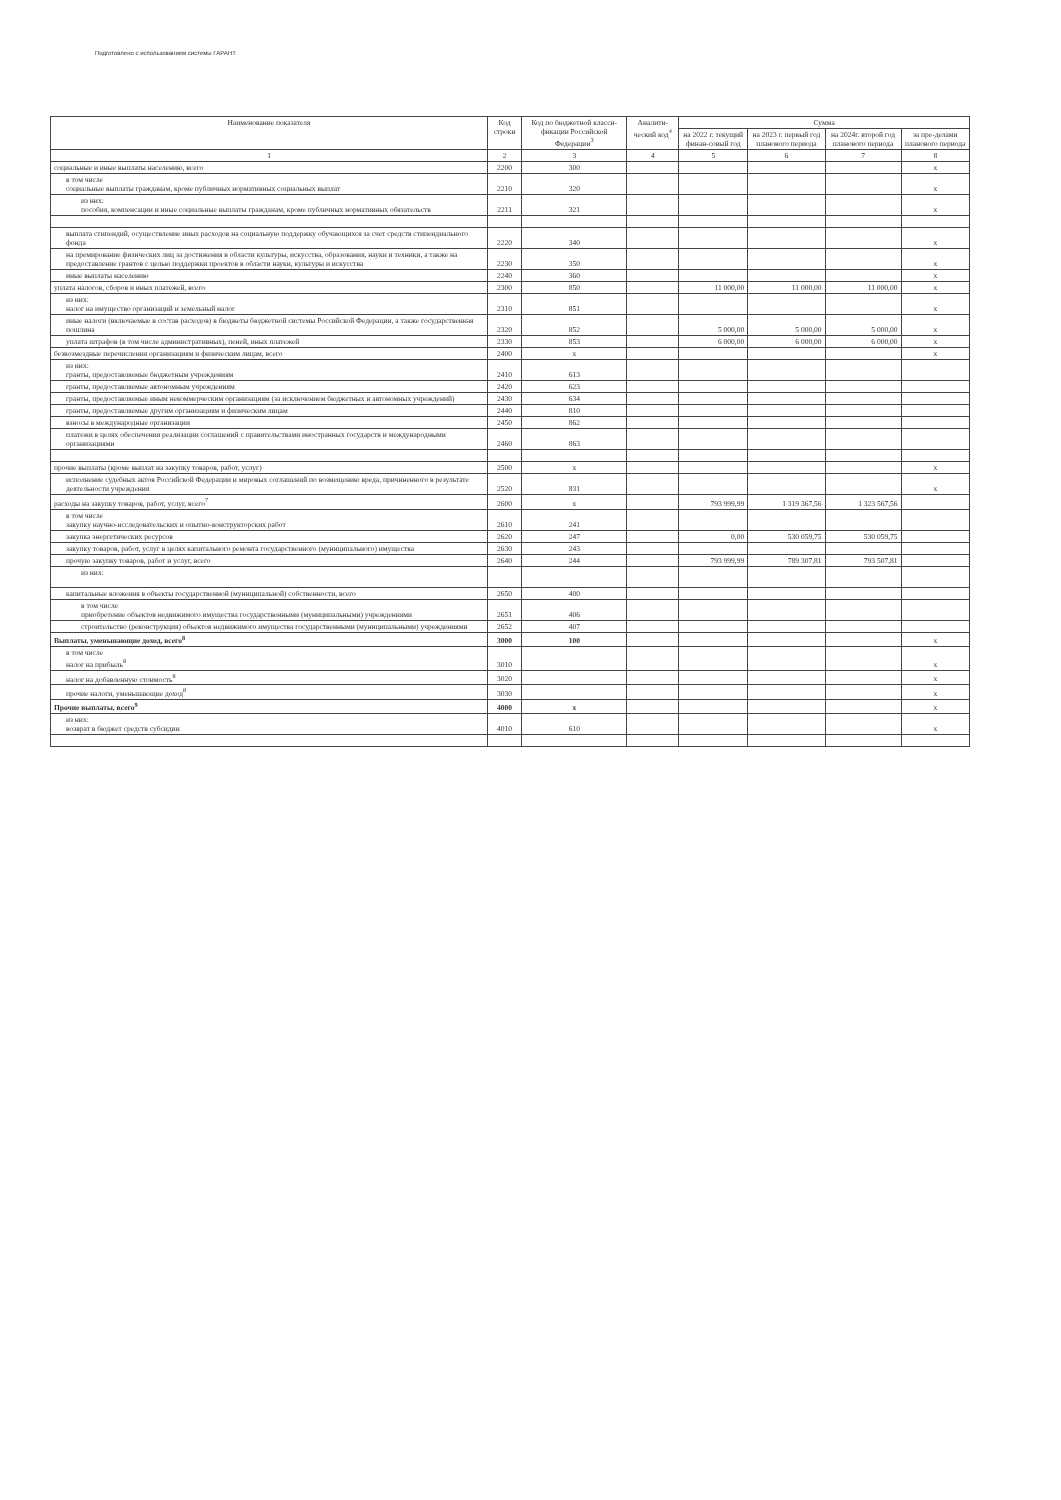Подготовлено с использованием системы ГАРАНТ
| Наименование показателя | Код строки | Код по бюджетной класси-фикации Российской Федерации<sup>3</sup> | Аналити-ческий код<sup>4</sup> | Сумма | | | |
| --- | --- | --- | --- | --- | --- | --- | --- |
| | | | | на 2022 г. текущий финан-совый год | на 2023 г. первый год планового периода | на 2024г. второй год планового периода | за пре-делами планового периода |
| 1 | 2 | 3 | 4 | 5 | 6 | 7 | 8 |
| социальные и иные выплаты населению, всего | 2200 | 300 | | | | | x |
| в том числе социальные выплаты гражданам, кроме публичных нормативных социальных выплат | 2210 | 320 | | | | | x |
| из них: пособия, компенсации и иные социальные выплаты гражданам, кроме публичных нормативных обязательств | 2211 | 321 | | | | | x |
| выплата стипендий, осуществление иных расходов на социальную поддержку обучающихся за счет средств стипендиального фонда | 2220 | 340 | | | | | x |
| на премирование физических лиц за достижения в области культуры, искусства, образования, науки и техники, а также на предоставление грантов с целью поддержки проектов в области науки, культуры и искусства | 2230 | 350 | | | | | x |
| иные выплаты населению | 2240 | 360 | | | | | x |
| уплата налогов, сборов и иных платежей, всего | 2300 | 850 | | 11 000,00 | 11 000,00 | 11 000,00 | x |
| из них: налог на имущество организаций и земельный налог | 2310 | 851 | | | | | x |
| иные налоги (включаемые в состав расходов) в бюджеты бюджетной системы Российской Федерации, а также государственная пошлина | 2320 | 852 | | 5 000,00 | 5 000,00 | 5 000,00 | x |
| уплата штрафов (в том числе административных), пеней, иных платежей | 2330 | 853 | | 6 000,00 | 6 000,00 | 6 000,00 | x |
| безвозмездные перечисления организациям и физическим лицам, всего | 2400 | x | | | | | x |
| из них: гранты, предоставляемые бюджетным учреждениям | 2410 | 613 | | | | | |
| гранты, предоставляемые автономным учреждениям | 2420 | 623 | | | | | |
| гранты, предоставляемые иным некоммерческим организациям (за исключением бюджетных и автономных учреждений) | 2430 | 634 | | | | | |
| гранты, предоставляемые другим организациям и физическим лицам | 2440 | 810 | | | | | |
| взносы в международные организации | 2450 | 862 | | | | | |
| платежи в целях обеспечения реализации соглашений с правительствами иностранных государств и международными организациями | 2460 | 863 | | | | | |
| прочие выплаты (кроме выплат на закупку товаров, работ, услуг) | 2500 | x | | | | | x |
| исполнение судебных актов Российской Федерации и мировых соглашений по возмещению вреда, причиненного в результате деятельности учреждения | 2520 | 831 | | | | | x |
| расходы на закупку товаров, работ, услуг, всего<sup>7</sup> | 2600 | x | | 793 999,99 | 1 319 367,56 | 1 323 567,56 | |
| в том числе закупку научно-исследовательских и опытно-конструкторских работ | 2610 | 241 | | | | | |
| закупка энергетических ресурсов | 2620 | 247 | | 0,00 | 530 059,75 | 530 059,75 | |
| закупку товаров, работ, услуг в целях капитального ремонта государственного (муниципального) имущества | 2630 | 243 | | | | | |
| прочую закупку товаров, работ и услуг, всего | 2640 | 244 | | 793 999,99 | 789 307,81 | 793 507,81 | |
| из них: | | | | | | | |
| капитальные вложения в объекты государственной (муниципальной) собственности, всего | 2650 | 400 | | | | | |
| в том числе приобретение объектов недвижимого имущества государственными (муниципальными) учреждениями | 2651 | 406 | | | | | |
| строительство (реконструкция) объектов недвижимого имущества государственными (муниципальными) учреждениями | 2652 | 407 | | | | | |
| Выплаты, уменьшающие доход, всего<sup>8</sup> | 3000 | 100 | | | | | x |
| в том числе налог на прибыль<sup>8</sup> | 3010 | | | | | | x |
| налог на добавленную стоимость<sup>8</sup> | 3020 | | | | | | x |
| прочие налоги, уменьшающие доход<sup>8</sup> | 3030 | | | | | | x |
| Прочие выплаты, всего<sup>9</sup> | 4000 | x | | | | | x |
| из них: возврат в бюджет средств субсидии | 4010 | 610 | | | | | x |